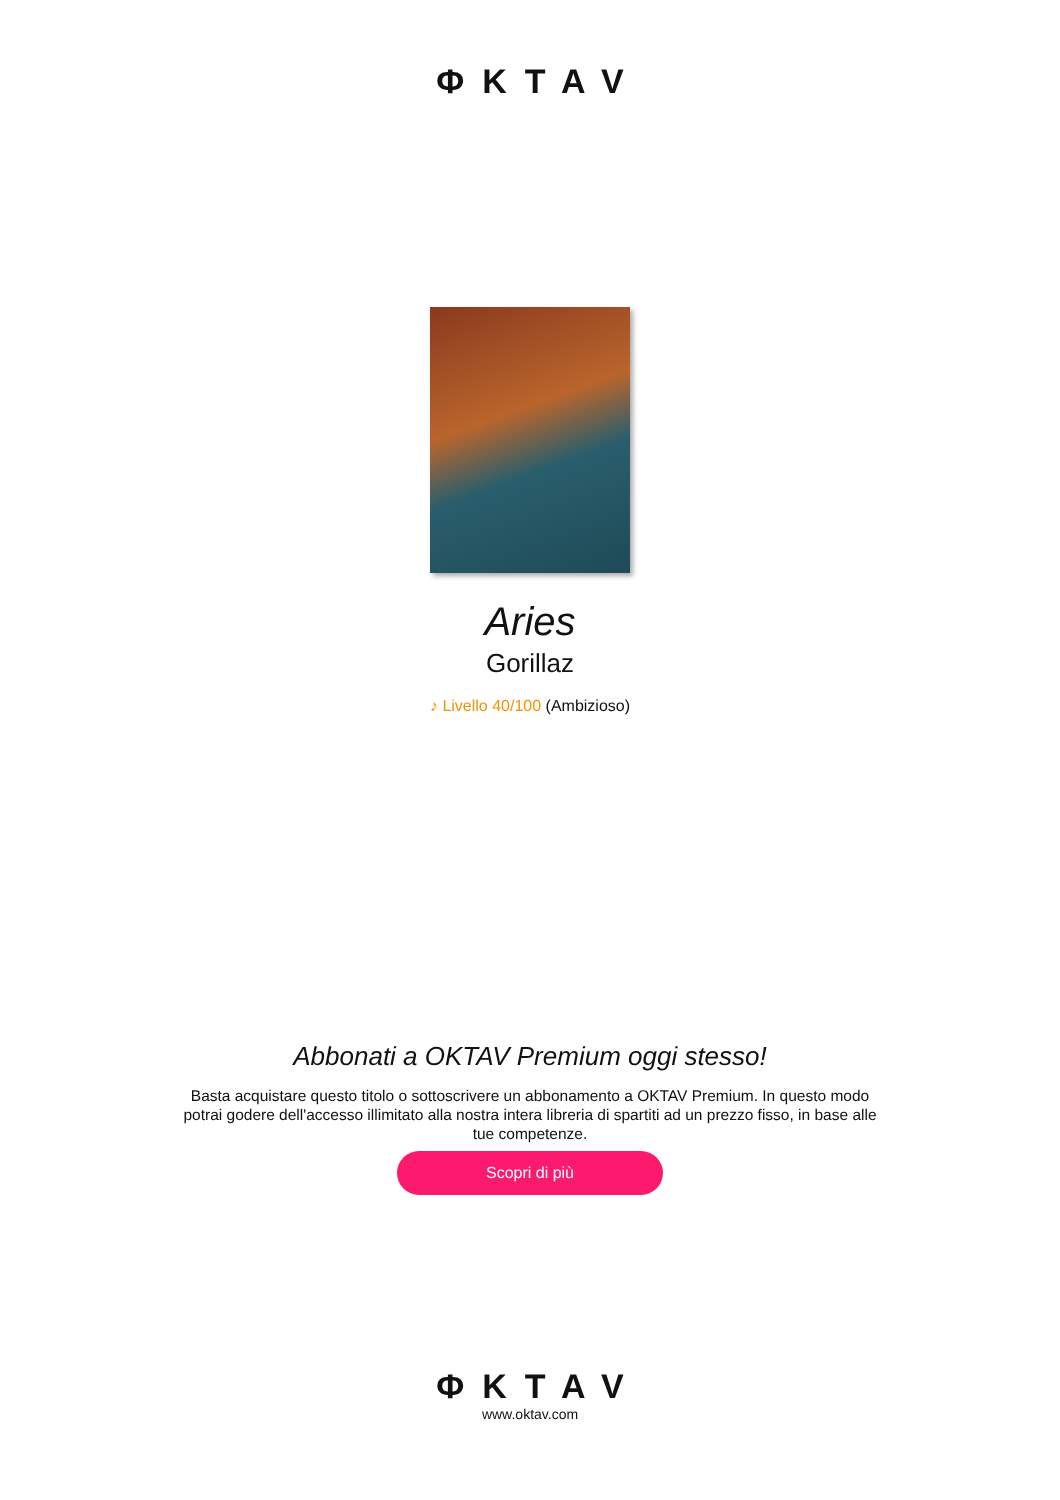ΦKTAV
Aries
Gorillaz
♪ Livello 40/100 (Ambizioso)
Abbonati a OKTAV Premium oggi stesso!
Basta acquistare questo titolo o sottoscrivere un abbonamento a OKTAV Premium. In questo modo potrai godere dell'accesso illimitato alla nostra intera libreria di spartiti ad un prezzo fisso, in base alle tue competenze.
Scopri di più
ΦKTAV
www.oktav.com